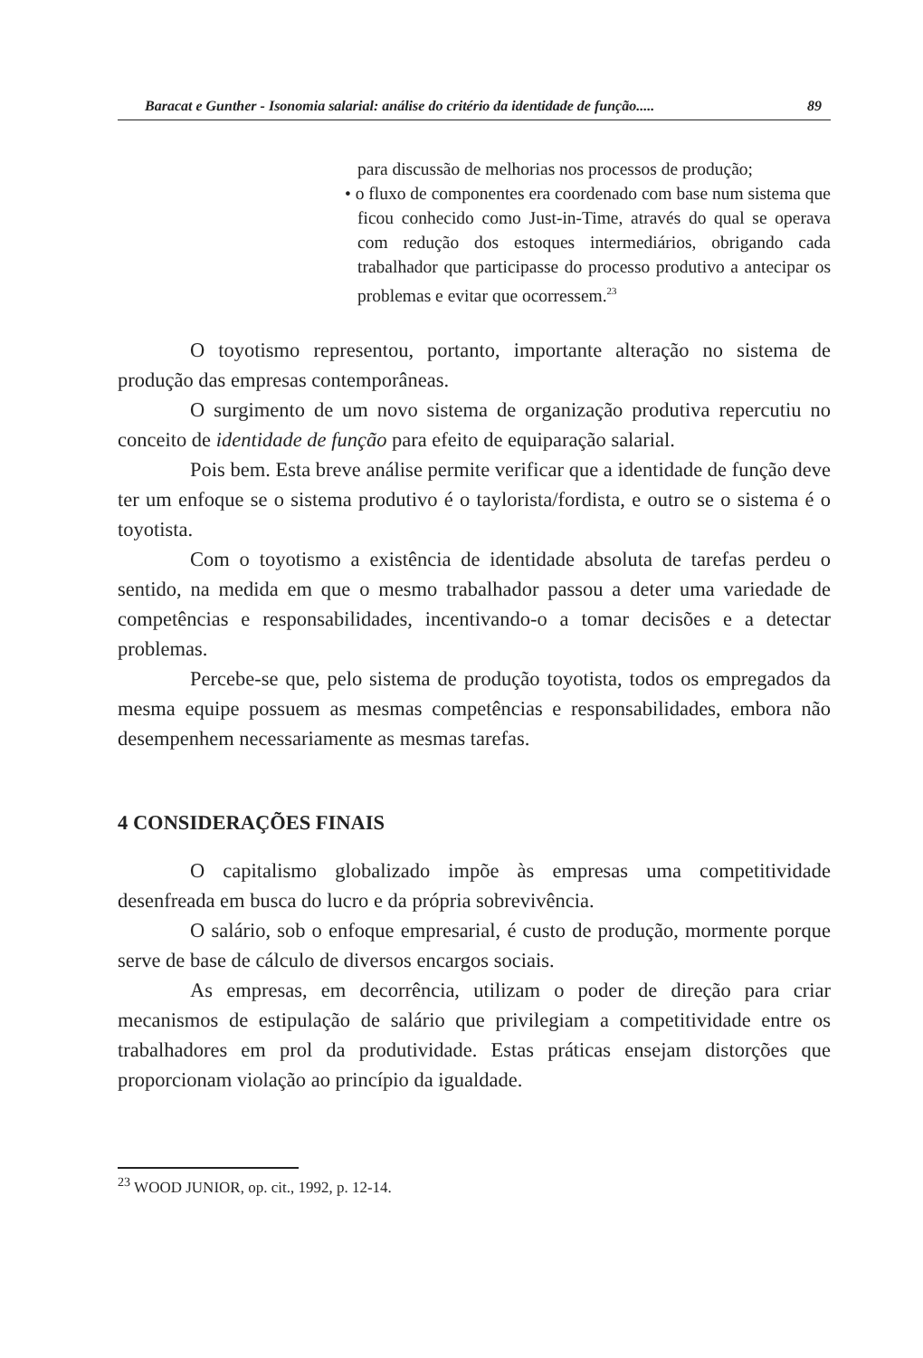Baracat e Gunther - Isonomia salarial: análise do critério da identidade de função..... 89
para discussão de melhorias nos processos de produção;
• o fluxo de componentes era coordenado com base num sistema que ficou conhecido como Just-in-Time, através do qual se operava com redução dos estoques intermediários, obrigando cada trabalhador que participasse do processo produtivo a antecipar os problemas e evitar que ocorressem.<sup>23</sup>
O toyotismo representou, portanto, importante alteração no sistema de produção das empresas contemporâneas.
O surgimento de um novo sistema de organização produtiva repercutiu no conceito de identidade de função para efeito de equiparação salarial.
Pois bem. Esta breve análise permite verificar que a identidade de função deve ter um enfoque se o sistema produtivo é o taylorista/fordista, e outro se o sistema é o toyotista.
Com o toyotismo a existência de identidade absoluta de tarefas perdeu o sentido, na medida em que o mesmo trabalhador passou a deter uma variedade de competências e responsabilidades, incentivando-o a tomar decisões e a detectar problemas.
Percebe-se que, pelo sistema de produção toyotista, todos os empregados da mesma equipe possuem as mesmas competências e responsabilidades, embora não desempenhem necessariamente as mesmas tarefas.
4 CONSIDERAÇÕES FINAIS
O capitalismo globalizado impõe às empresas uma competitividade desenfreada em busca do lucro e da própria sobrevivência.
O salário, sob o enfoque empresarial, é custo de produção, mormente porque serve de base de cálculo de diversos encargos sociais.
As empresas, em decorrência, utilizam o poder de direção para criar mecanismos de estipulação de salário que privilegiam a competitividade entre os trabalhadores em prol da produtividade. Estas práticas ensejam distorções que proporcionam violação ao princípio da igualdade.
<sup>23</sup> WOOD JUNIOR, op. cit., 1992, p. 12-14.